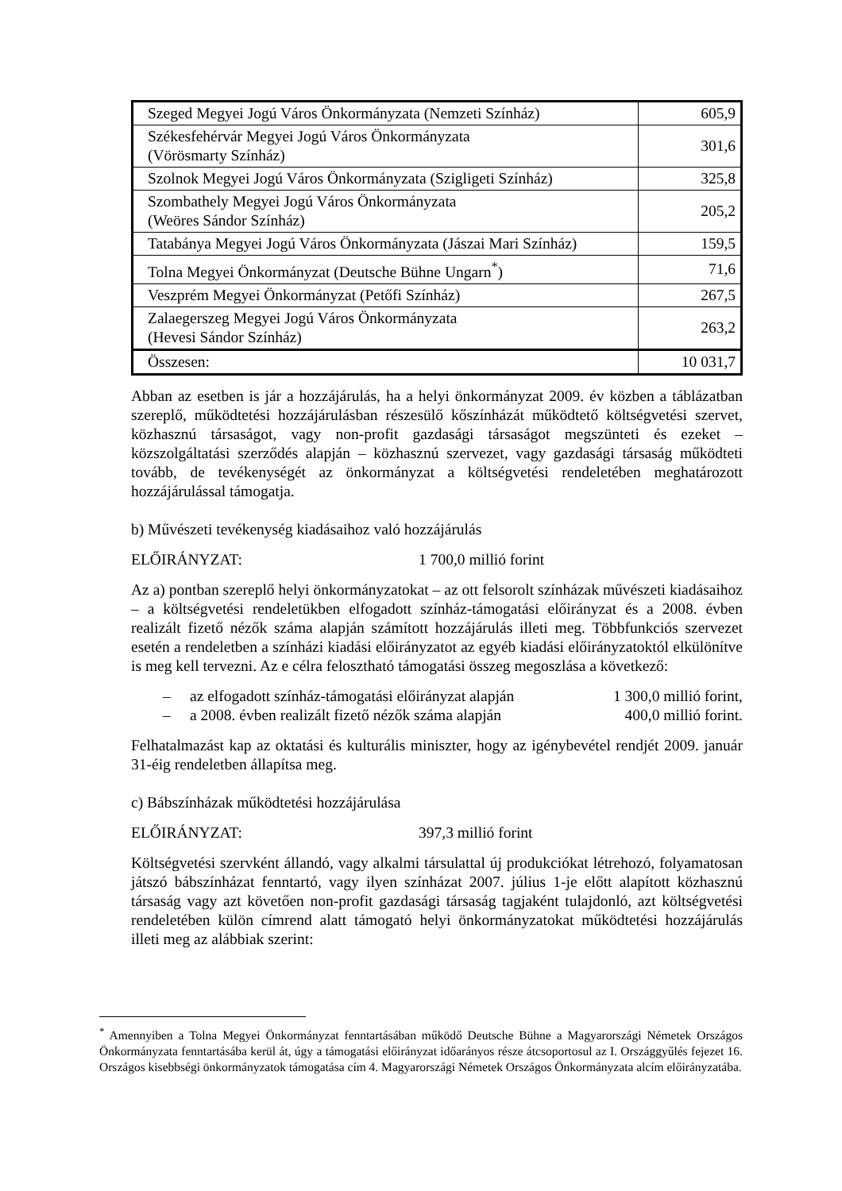| Szeged Megyei Jogú Város Önkormányzata (Nemzeti Színház) | 605,9 |
| Székesfehérvár Megyei Jogú Város Önkormányzata (Vörösmarty Színház) | 301,6 |
| Szolnok Megyei Jogú Város Önkormányzata (Szigligeti Színház) | 325,8 |
| Szombathely Megyei Jogú Város Önkormányzata (Weöres Sándor Színház) | 205,2 |
| Tatabánya Megyei Jogú Város Önkormányzata (Jászai Mari Színház) | 159,5 |
| Tolna Megyei Önkormányzat (Deutsche Bühne Ungarn<sup>*</sup>) | 71,6 |
| Veszprém Megyei Önkormányzat (Petőfi Színház) | 267,5 |
| Zalaegerszeg Megyei Jogú Város Önkormányzata (Hevesi Sándor Színház) | 263,2 |
| Összesen: | 10 031,7 |
Abban az esetben is jár a hozzájárulás, ha a helyi önkormányzat 2009. év közben a táblázatban szereplő, működtetési hozzájárulásban részesülő kőszínházát működtető költségvetési szervet, közhasznú társaságot, vagy non-profit gazdasági társaságot megszünteti és ezeket – közszolgáltatási szerződés alapján – közhasznú szervezet, vagy gazdasági társaság működteti tovább, de tevékenységét az önkormányzat a költségvetési rendeletében meghatározott hozzájárulással támogatja.
b) Művészeti tevékenység kiadásaihoz való hozzájárulás
ELŐIRÁNYZAT: 1 700,0 millió forint
Az a) pontban szereplő helyi önkormányzatokat – az ott felsorolt színházak művészeti kiadásaihoz – a költségvetési rendeletükben elfogadott színház-támogatási előirányzat és a 2008. évben realizált fizető nézők száma alapján számított hozzájárulás illeti meg. Többfunkciós szervezet esetén a rendeletben a színházi kiadási előirányzatot az egyéb kiadási előirányzatoktól elkülönítve is meg kell tervezni. Az e célra felosztható támogatási összeg megoszlása a következő:
– az elfogadott színház-támogatási előirányzat alapján 1 300,0 millió forint,
– a 2008. évben realizált fizető nézők száma alapján 400,0 millió forint.
Felhatalmazást kap az oktatási és kulturális miniszter, hogy az igénybevétel rendjét 2009. január 31-éig rendeletben állapítsa meg.
c) Bábszínházak működtetési hozzájárulása
ELŐIRÁNYZAT: 397,3 millió forint
Költségvetési szervként állandó, vagy alkalmi társulattal új produkciókat létrehozó, folyamatosan játszó bábszínházat fenntartó, vagy ilyen színházat 2007. július 1-je előtt alapított közhasznú társaság vagy azt követően non-profit gazdasági társaság tagjaként tulajdonló, azt költségvetési rendeletében külön címrend alatt támogató helyi önkormányzatokat működtetési hozzájárulás illeti meg az alábbiak szerint:
<sup>*</sup> Amennyiben a Tolna Megyei Önkormányzat fenntartásában működő Deutsche Bühne a Magyarországi Németek Országos Önkormányzata fenntartásába kerül át, úgy a támogatási előirányzat időarányos része átcsoportosul az I. Országgyűlés fejezet 16. Országos kisebbségi önkormányzatok támogatása cím 4. Magyarországi Németek Országos Önkormányzata alcím előirányzatába.